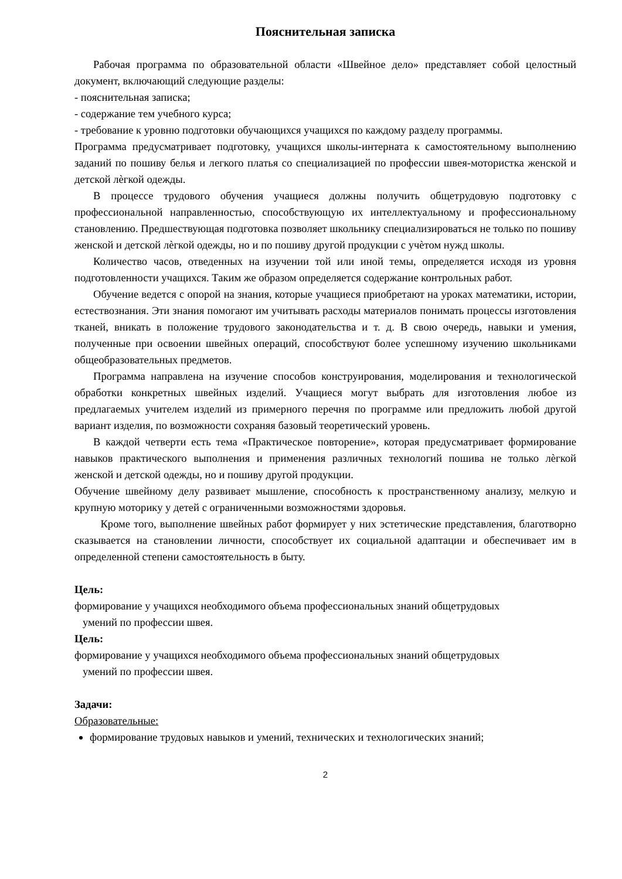Пояснительная записка
Рабочая программа по образовательной области «Швейное дело» представляет собой целостный документ, включающий следующие разделы:
- пояснительная записка;
- содержание тем учебного курса;
- требование к уровню подготовки обучающихся учащихся по каждому разделу программы.
Программа предусматривает подготовку, учащихся школы-интерната к самостоятельному выполнению заданий по пошиву белья и легкого платья со специализацией по профессии швея-мотористка женской и детской лѐгкой одежды.
В процессе трудового обучения учащиеся должны получить общетрудовую подготовку с профессиональной направленностью, способствующую их интеллектуальному и профессиональному становлению. Предшествующая подготовка позволяет школьнику специализироваться не только по пошиву женской и детской лѐгкой одежды, но и по пошиву другой продукции с учѐтом нужд школы.
Количество часов, отведенных на изучении той или иной темы, определяется исходя из уровня подготовленности учащихся. Таким же образом определяется содержание контрольных работ.
Обучение ведется с опорой на знания, которые учащиеся приобретают на уроках математики, истории, естествознания. Эти знания помогают им учитывать расходы материалов понимать процессы изготовления тканей, вникать в положение трудового законодательства и т. д. В свою очередь, навыки и умения, полученные при освоении швейных операций, способствуют более успешному изучению школьниками общеобразовательных предметов.
Программа направлена на изучение способов конструирования, моделирования и технологической обработки конкретных швейных изделий. Учащиеся могут выбрать для изготовления любое из предлагаемых учителем изделий из примерного перечня по программе или предложить любой другой вариант изделия, по возможности сохраняя базовый теоретический уровень.
В каждой четверти есть тема «Практическое повторение», которая предусматривает формирование навыков практического выполнения и применения различных технологий пошива не только лѐгкой женской и детской одежды, но и пошиву другой продукции.
Обучение швейному делу развивает мышление, способность к пространственному анализу, мелкую и крупную моторику у детей с ограниченными возможностями здоровья.
Кроме того, выполнение швейных работ формирует у них эстетические представления, благотворно сказывается на становлении личности, способствует их социальной адаптации и обеспечивает им в определенной степени самостоятельность в быту.
Цель:
формирование у учащихся необходимого объема профессиональных знаний общетрудовых
умений по профессии швея.
Цель:
формирование у учащихся необходимого объема профессиональных знаний общетрудовых
умений по профессии швея.
Задачи:
Образовательные:
формирование трудовых навыков и умений, технических и технологических знаний;
2